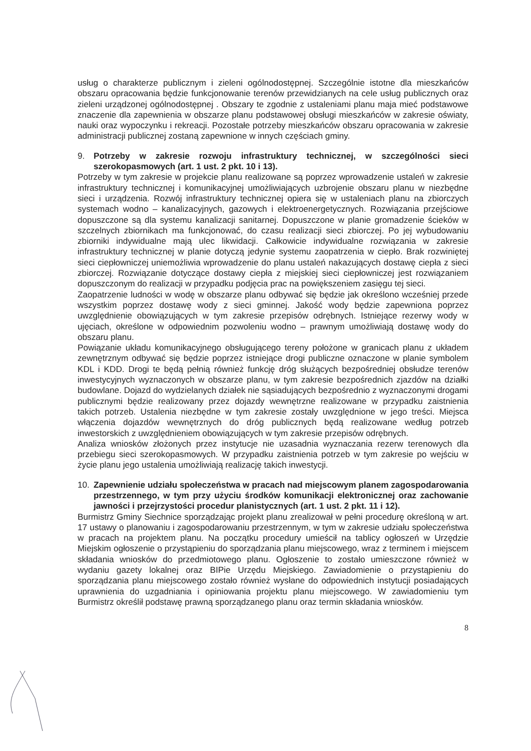usług o charakterze publicznym i zieleni ogólnodostępnej. Szczególnie istotne dla mieszkańców obszaru opracowania będzie funkcjonowanie terenów przewidzianych na cele usług publicznych oraz zieleni urządzonej ogólnodostępnej . Obszary te zgodnie z ustaleniami planu maja mieć podstawowe znaczenie dla zapewnienia w obszarze planu podstawowej obsługi mieszkańców w zakresie oświaty, nauki oraz wypoczynku i rekreacji. Pozostałe potrzeby mieszkańców obszaru opracowania w zakresie administracji publicznej zostaną zapewnione w innych częściach gminy.
9. Potrzeby w zakresie rozwoju infrastruktury technicznej, w szczególności sieci szerokopasmowych (art. 1 ust. 2 pkt. 10 i 13).
Potrzeby w tym zakresie w projekcie planu realizowane są poprzez wprowadzenie ustaleń w zakresie infrastruktury technicznej i komunikacyjnej umożliwiających uzbrojenie obszaru planu w niezbędne sieci i urządzenia. Rozwój infrastruktury technicznej opiera się w ustaleniach planu na zbiorczych systemach wodno – kanalizacyjnych, gazowych i elektroenergetycznych. Rozwiązania przejściowe dopuszczone są dla systemu kanalizacji sanitarnej. Dopuszczone w planie gromadzenie ścieków w szczelnych zbiornikach ma funkcjonować, do czasu realizacji sieci zbiorczej. Po jej wybudowaniu zbiorniki indywidualne mają ulec likwidacji. Całkowicie indywidualne rozwiązania w zakresie infrastruktury technicznej w planie dotyczą jedynie systemu zaopatrzenia w ciepło. Brak rozwiniętej sieci ciepłowniczej uniemożliwia wprowadzenie do planu ustaleń nakazujących dostawę ciepła z sieci zbiorczej. Rozwiązanie dotyczące dostawy ciepła z miejskiej sieci ciepłowniczej jest rozwiązaniem dopuszczonym do realizacji w przypadku podjęcia prac na powiększeniem zasięgu tej sieci.
Zaopatrzenie ludności w wodę w obszarze planu odbywać się będzie jak określono wcześniej przede wszystkim poprzez dostawę wody z sieci gminnej. Jakość wody będzie zapewniona poprzez uwzględnienie obowiązujących w tym zakresie przepisów odrębnych. Istniejące rezerwy wody w ujęciach, określone w odpowiednim pozwoleniu wodno – prawnym umożliwiają dostawę wody do obszaru planu.
Powiązanie układu komunikacyjnego obsługującego tereny położone w granicach planu z układem zewnętrznym odbywać się będzie poprzez istniejące drogi publiczne oznaczone w planie symbolem KDL i KDD. Drogi te będą pełnią również funkcję dróg służących bezpośredniej obsłudze terenów inwestycyjnych wyznaczonych w obszarze planu, w tym zakresie bezpośrednich zjazdów na działki budowlane. Dojazd do wydzielanych działek nie sąsiadujących bezpośrednio z wyznaczonymi drogami publicznymi będzie realizowany przez dojazdy wewnętrzne realizowane w przypadku zaistnienia takich potrzeb. Ustalenia niezbędne w tym zakresie zostały uwzględnione w jego treści. Miejsca włączenia dojazdów wewnętrznych do dróg publicznych będą realizowane według potrzeb inwestorskich z uwzględnieniem obowiązujących w tym zakresie przepisów odrębnych.
Analiza wniosków złożonych przez instytucje nie uzasadnia wyznaczania rezerw terenowych dla przebiegu sieci szerokopasmowych. W przypadku zaistnienia potrzeb w tym zakresie po wejściu w życie planu jego ustalenia umożliwiają realizację takich inwestycji.
10. Zapewnienie udziału społeczeństwa w pracach nad miejscowym planem zagospodarowania przestrzennego, w tym przy użyciu środków komunikacji elektronicznej oraz zachowanie jawności i przejrzystości procedur planistycznych (art. 1 ust. 2 pkt. 11 i 12).
Burmistrz Gminy Siechnice sporządzając projekt planu zrealizował w pełni procedurę określoną w art. 17 ustawy o planowaniu i zagospodarowaniu przestrzennym, w tym w zakresie udziału społeczeństwa w pracach na projektem planu. Na początku procedury umieścił na tablicy ogłoszeń w Urzędzie Miejskim ogłoszenie o przystąpieniu do sporządzania planu miejscowego, wraz z terminem i miejscem składania wniosków do przedmiotowego planu. Ogłoszenie to zostało umieszczone również w wydaniu gazety lokalnej oraz BIPie Urzędu Miejskiego. Zawiadomienie o przystąpieniu do sporządzania planu miejscowego zostało również wysłane do odpowiednich instytucji posiadających uprawnienia do uzgadniania i opiniowania projektu planu miejscowego. W zawiadomieniu tym Burmistrz określił podstawę prawną sporządzanego planu oraz termin składania wniosków.
8